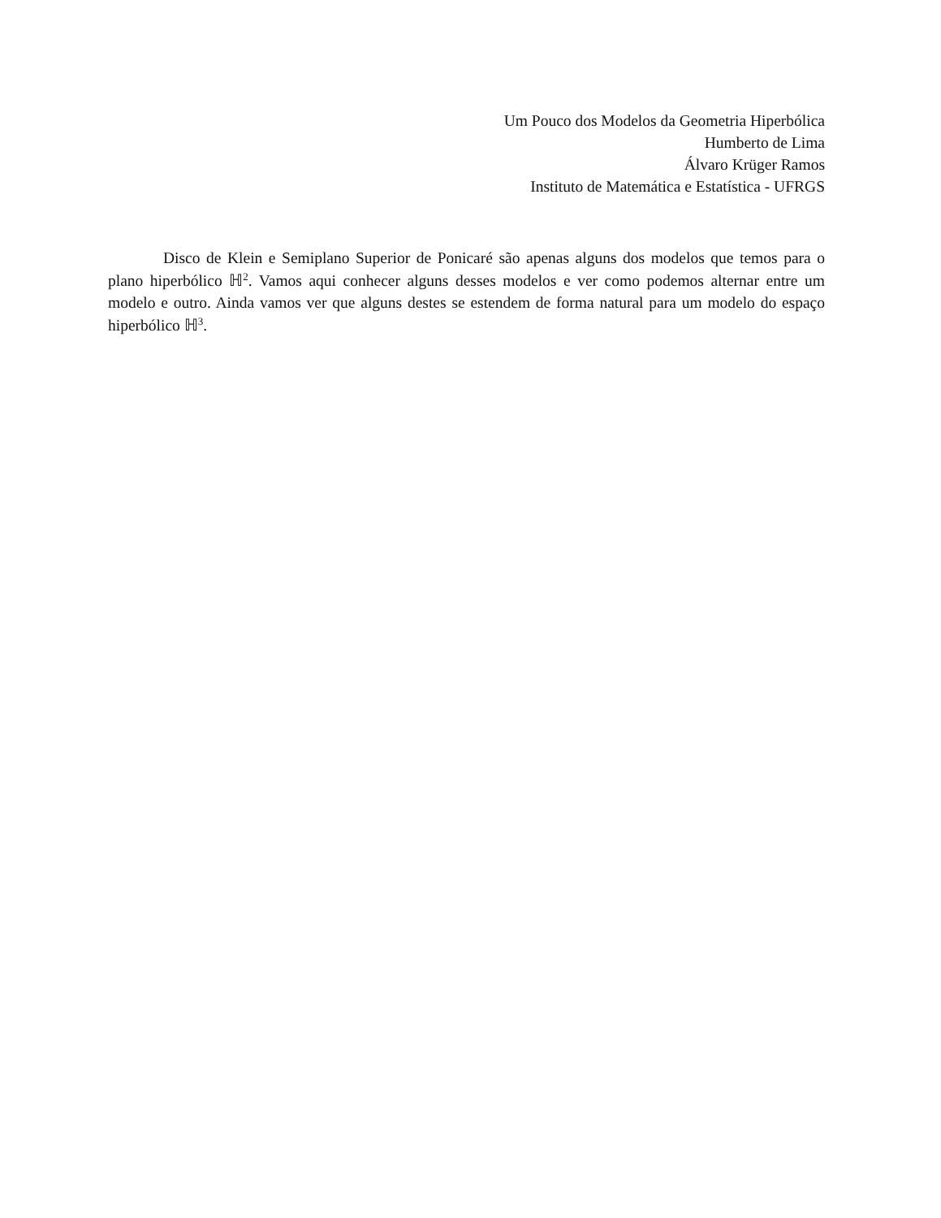Um Pouco dos Modelos da Geometria Hiperbólica
Humberto de Lima
Álvaro Krüger Ramos
Instituto de Matemática e Estatística - UFRGS
Disco de Klein e Semiplano Superior de Ponicaré são apenas alguns dos modelos que temos para o plano hiperbólico ℍ<sup>2</sup>. Vamos aqui conhecer alguns desses modelos e ver como podemos alternar entre um modelo e outro. Ainda vamos ver que alguns destes se estendem de forma natural para um modelo do espaço hiperbólico ℍ<sup>3</sup>.